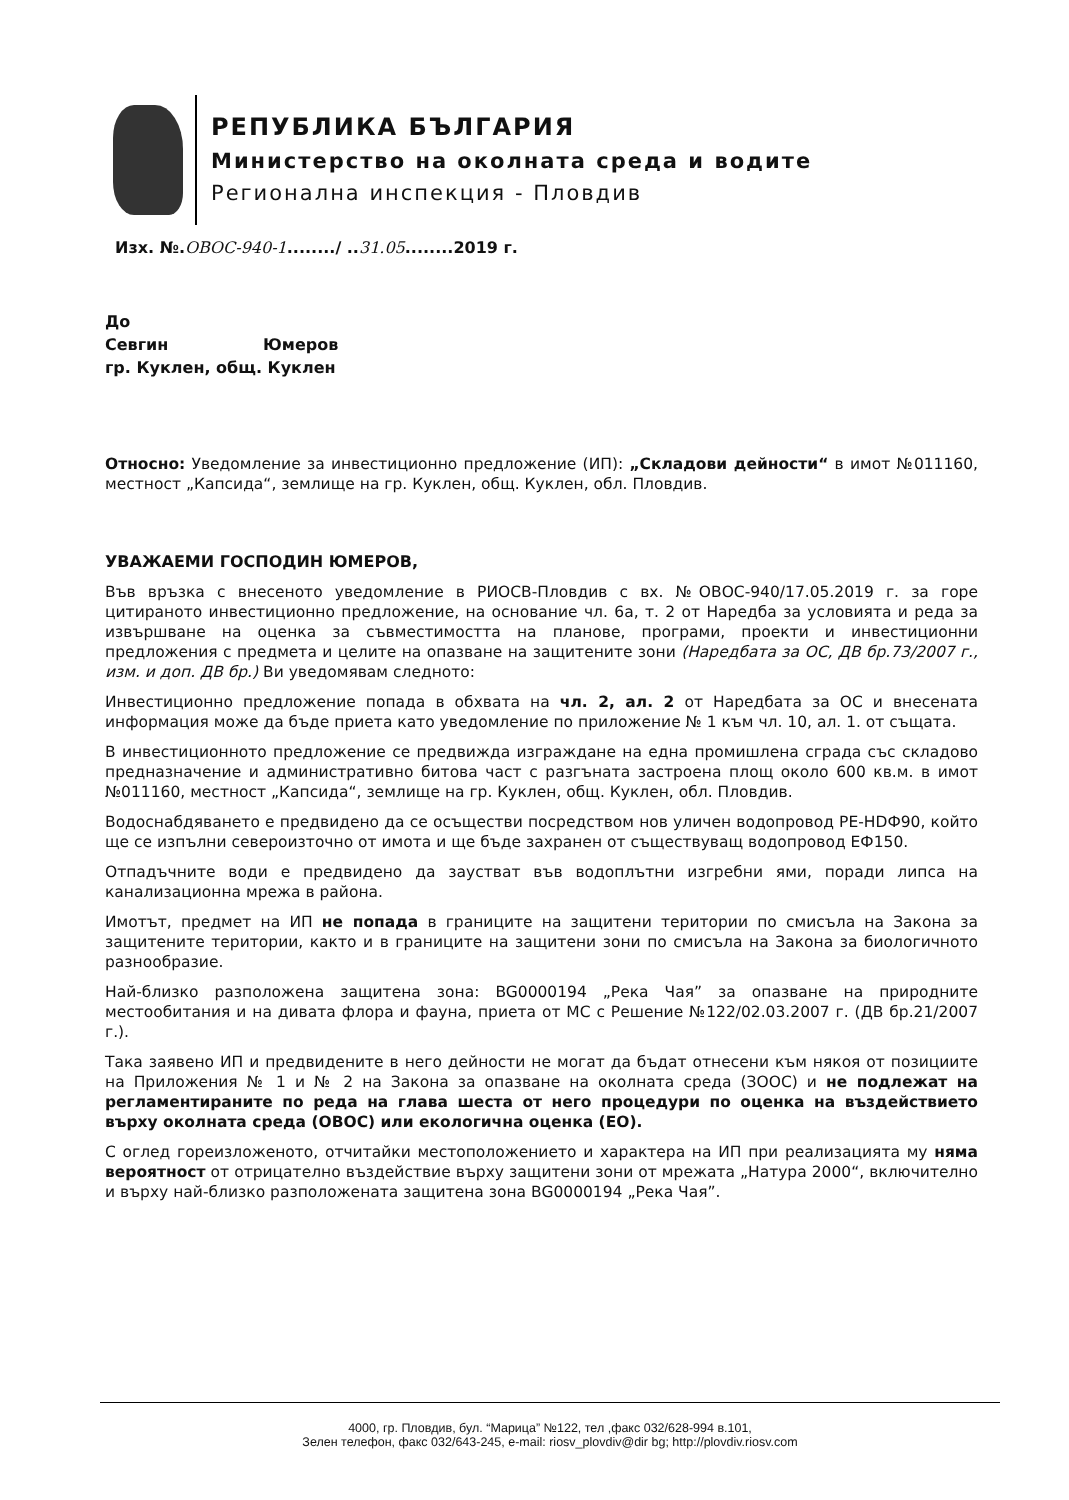РЕПУБЛИКА БЪЛГАРИЯ
Министерство на околната среда и водите
Регионална инспекция - Пловдив
Изх. №.ОВОС-940-1......../ ..31.05........2019 г.
До
Севгин Юмеров
гр. Куклен, общ. Куклен
Относно: Уведомление за инвестиционно предложение (ИП): „Складови дейности“ в имот №011160, местност „Капсида“, землище на гр. Куклен, общ. Куклен, обл. Пловдив.
УВАЖАЕМИ ГОСПОДИН ЮМЕРОВ,
Във връзка с внесеното уведомление в РИОСВ-Пловдив с вх. №ОВОС-940/17.05.2019 г. за горе цитираното инвестиционно предложение, на основание чл. 6а, т. 2 от Наредба за условията и реда за извършване на оценка за съвместимостта на планове, програми, проекти и инвестиционни предложения с предмета и целите на опазване на защитените зони (Наредбата за ОС, ДВ бр.73/2007 г., изм. и доп. ДВ бр.) Ви уведомявам следното:
Инвестиционно предложение попада в обхвата на чл. 2, ал. 2 от Наредбата за ОС и внесената информация може да бъде приета като уведомление по приложение № 1 към чл. 10, ал. 1. от същата.
В инвестиционното предложение се предвижда изграждане на една промишлена сграда със складово предназначение и административно битова част с разгъната застроена площ около 600 кв.м. в имот №011160, местност „Капсида“, землище на гр. Куклен, общ. Куклен, обл. Пловдив.
Водоснабдяването е предвидено да се осъществи посредством нов уличен водопровод PE-HDФ90, който ще се изпълни североизточно от имота и ще бъде захранен от съществуващ водопровод ЕФ150.
Отпадъчните води е предвидено да заустват във водоплътни изгребни ями, поради липса на канализационна мрежа в района.
Имотът, предмет на ИП не попада в границите на защитени територии по смисъла на Закона за защитените територии, както и в границите на защитени зони по смисъла на Закона за биологичното разнообразие.
Най-близко разположена защитена зона: BG0000194 „Река Чая” за опазване на природните местообитания и на дивата флора и фауна, приета от МС с Решение №122/02.03.2007 г. (ДВ бр.21/2007 г.).
Така заявено ИП и предвидените в него дейности не могат да бъдат отнесени към някоя от позициите на Приложения № 1 и № 2 на Закона за опазване на околната среда (ЗООС) и не подлежат на регламентираните по реда на глава шеста от него процедури по оценка на въздействието върху околната среда (ОВОС) или екологична оценка (ЕО).
С оглед гореизложеното, отчитайки местоположението и характера на ИП при реализацията му няма вероятност от отрицателно въздействие върху защитени зони от мрежата „Натура 2000“, включително и върху най-близко разположената защитена зона BG0000194 „Река Чая”.
4000, гр. Пловдив, бул. “Марица” №122, тел ,факс 032/628-994 в.101,
Зелен телефон, факс 032/643-245, e-mail: riosv_plovdiv@dir bg; http://plovdiv.riosv.com